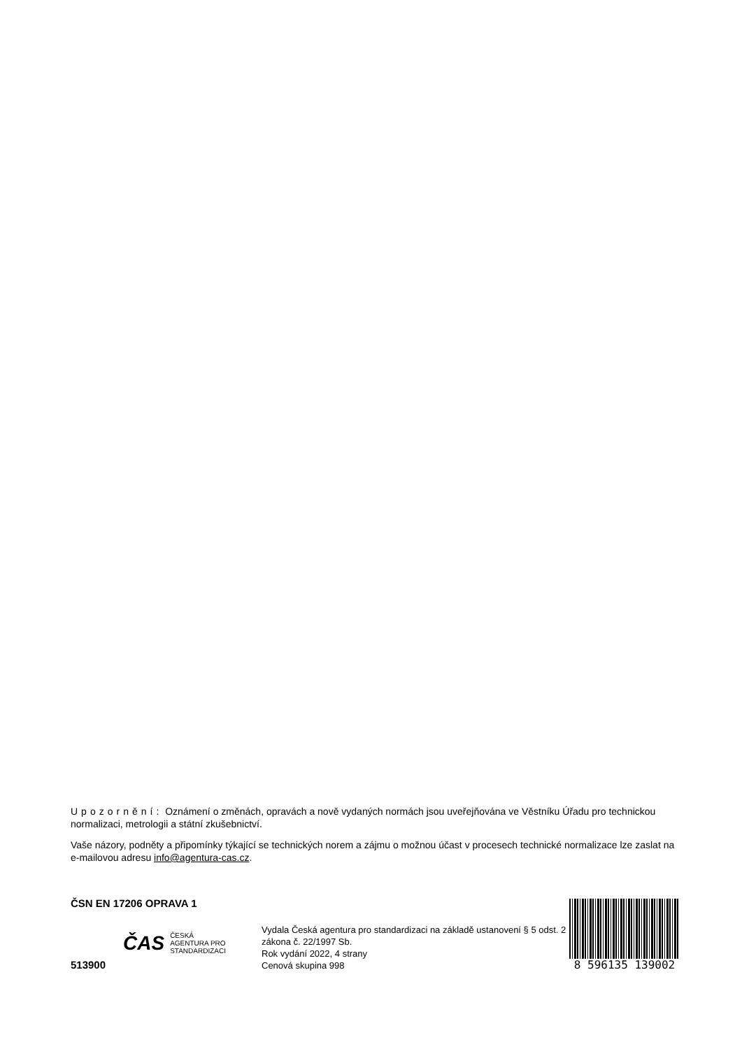Upozornění: Oznámení o změnách, opravách a nově vydaných normách jsou uveřejňována ve Věstníku Úřadu pro technickou normalizaci, metrologii a státní zkušebnictví.
Vaše názory, podněty a připomínky týkající se technických norem a zájmu o možnou účast v procesech technické normalizace lze zaslat na e-mailovou adresu info@agentura-cas.cz.
ČSN EN 17206 OPRAVA 1
513900
ČAS ČESKÁ
AGENTURA PRO
STANDARDIZACI
Vydala Česká agentura pro standardizaci na základě ustanovení § 5 odst. 2 zákona č. 22/1997 Sb.
Rok vydání 2022, 4 strany
Cenová skupina 998
8 596135 139002